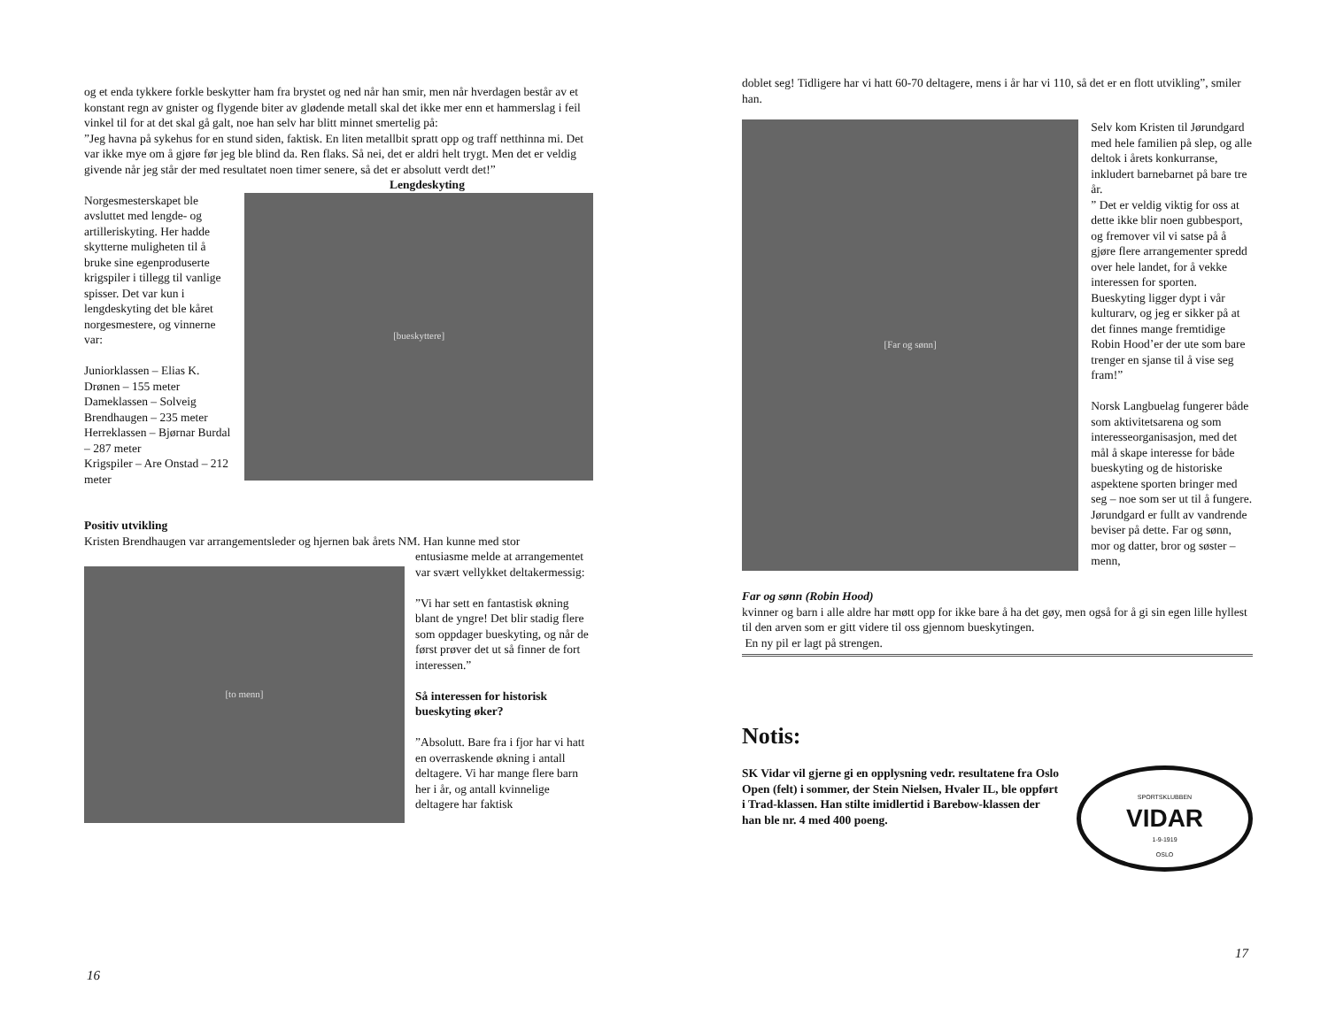og et enda tykkere forkle beskytter ham fra brystet og ned når han smir, men når hverdagen består av et konstant regn av gnister og flygende biter av glødende metall skal det ikke mer enn et hammerslag i feil vinkel til for at det skal gå galt, noe han selv har blitt minnet smertelig på:
”Jeg havna på sykehus for en stund siden, faktisk. En liten metallbit spratt opp og traff netthinna mi. Det var ikke mye om å gjøre før jeg ble blind da. Ren flaks. Så nei, det er aldri helt trygt. Men det er veldig givende når jeg står der med resultatet noen timer senere, så det er absolutt verdt det!”
Lengdeskyting
Norgesmesterskapet ble avsluttet med lengde- og artilleriskyting. Her hadde skytterne muligheten til å bruke sine egenproduserte krigspiler i tillegg til vanlige spisser. Det var kun i lengdeskyting det ble kåret norgesmestere, og vinnerne var:
Juniorklassen – Elias K. Drønen – 155 meter
Dameklassen – Solveig Brendhaugen – 235 meter
Herreklassen – Bjørnar Burdal – 287 meter
Krigspiler – Are Onstad – 212 meter
[bueskyttere]
Positiv utvikling
Kristen Brendhaugen var arrangementsleder og hjernen bak årets NM. Han kunne med stor
[to menn]
entusiasme melde at arrangementet var svært vellykket deltakermessig:
”Vi har sett en fantastisk økning blant de yngre! Det blir stadig flere som oppdager bueskyting, og når de først prøver det ut så finner de fort interessen.”
Så interessen for historisk bueskyting øker?
”Absolutt. Bare fra i fjor har vi hatt en overraskende økning i antall deltagere. Vi har mange flere barn her i år, og antall kvinnelige deltagere har faktisk
16
doblet seg! Tidligere har vi hatt 60-70 deltagere, mens i år har vi 110, så det er en flott utvikling”, smiler han.
[Far og sønn]
Far og sønn (Robin Hood)
Selv kom Kristen til Jørundgard med hele familien på slep, og alle deltok i årets konkurranse, inkludert barnebarnet på bare tre år.
” Det er veldig viktig for oss at dette ikke blir noen gubbesport, og fremover vil vi satse på å gjøre flere arrangementer spredd over hele landet, for å vekke interessen for sporten. Bueskyting ligger dypt i vår kulturarv, og jeg er sikker på at det finnes mange fremtidige Robin Hood’er der ute som bare trenger en sjanse til å vise seg fram!”
Norsk Langbuelag fungerer både som aktivitetsarena og som interesseorganisasjon, med det mål å skape interesse for både bueskyting og de historiske aspektene sporten bringer med seg – noe som ser ut til å fungere. Jørundgard er fullt av vandrende beviser på dette. Far og sønn, mor og datter, bror og søster – menn,
kvinner og barn i alle aldre har møtt opp for ikke bare å ha det gøy, men også for å gi sin egen lille hyllest til den arven som er gitt videre til oss gjennom bueskytingen.
En ny pil er lagt på strengen.
Notis:
SK Vidar vil gjerne gi en opplysning vedr. resultatene fra Oslo Open (felt) i sommer, der Stein Nielsen, Hvaler IL, ble oppført i Trad-klassen. Han stilte imidlertid i Barebow-klassen der han ble nr. 4 med 400 poeng.
SPORTSKLUBBEN
VIDAR
1-9-1919
OSLO
17